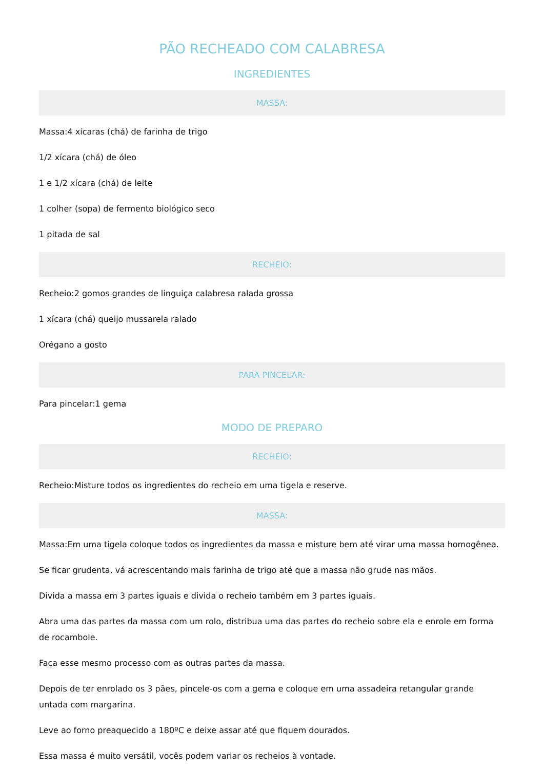PÃO RECHEADO COM CALABRESA
INGREDIENTES
MASSA:
Massa:4 xícaras (chá) de farinha de trigo
1/2 xícara (chá) de óleo
1 e 1/2 xícara (chá) de leite
1 colher (sopa) de fermento biológico seco
1 pitada de sal
RECHEIO:
Recheio:2 gomos grandes de linguiça calabresa ralada grossa
1 xícara (chá) queijo mussarela ralado
Orégano a gosto
PARA PINCELAR:
Para pincelar:1 gema
MODO DE PREPARO
RECHEIO:
Recheio:Misture todos os ingredientes do recheio em uma tigela e reserve.
MASSA:
Massa:Em uma tigela coloque todos os ingredientes da massa e misture bem até virar uma massa homogênea.
Se ficar grudenta, vá acrescentando mais farinha de trigo até que a massa não grude nas mãos.
Divida a massa em 3 partes iguais e divida o recheio também em 3 partes iguais.
Abra uma das partes da massa com um rolo, distribua uma das partes do recheio sobre ela e enrole em forma de rocambole.
Faça esse mesmo processo com as outras partes da massa.
Depois de ter enrolado os 3 pães, pincele-os com a gema e coloque em uma assadeira retangular grande untada com margarina.
Leve ao forno preaquecido a 180ºC e deixe assar até que fiquem dourados.
Essa massa é muito versátil, vocês podem variar os recheios à vontade.